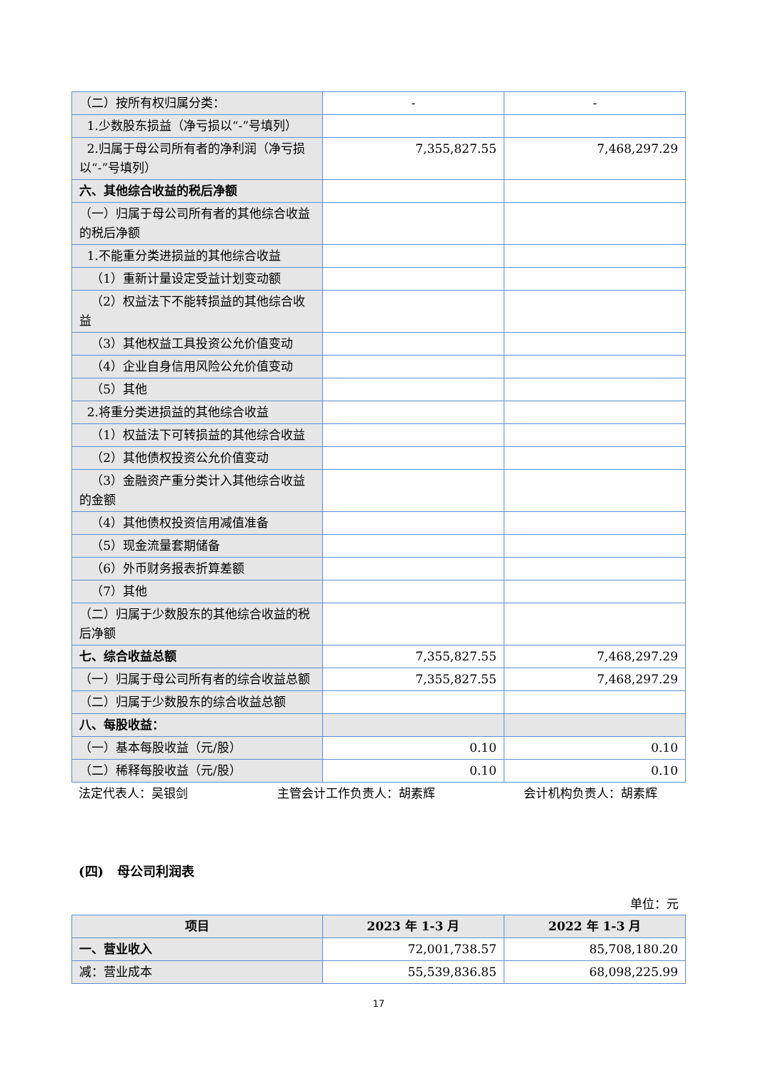| （二）按所有权归属分类： | - | - |
| 1.少数股东损益（净亏损以“-”号填列） | | |
| 2.归属于母公司所有者的净利润（净亏损以“-”号填列） | 7,355,827.55 | 7,468,297.29 |
| 六、其他综合收益的税后净额 | | |
| （一）归属于母公司所有者的其他综合收益的税后净额 | | |
| 1.不能重分类进损益的其他综合收益 | | |
| （1）重新计量设定受益计划变动额 | | |
| （2）权益法下不能转损益的其他综合收益 | | |
| （3）其他权益工具投资公允价值变动 | | |
| （4）企业自身信用风险公允价值变动 | | |
| （5）其他 | | |
| 2.将重分类进损益的其他综合收益 | | |
| （1）权益法下可转损益的其他综合收益 | | |
| （2）其他债权投资公允价值变动 | | |
| （3）金融资产重分类计入其他综合收益的金额 | | |
| （4）其他债权投资信用减值准备 | | |
| （5）现金流量套期储备 | | |
| （6）外币财务报表折算差额 | | |
| （7）其他 | | |
| （二）归属于少数股东的其他综合收益的税后净额 | | |
| 七、综合收益总额 | 7,355,827.55 | 7,468,297.29 |
| （一）归属于母公司所有者的综合收益总额 | 7,355,827.55 | 7,468,297.29 |
| （二）归属于少数股东的综合收益总额 | | |
| 八、每股收益： | | |
| （一）基本每股收益（元/股） | 0.10 | 0.10 |
| （二）稀释每股收益（元/股） | 0.10 | 0.10 |
法定代表人：吴银剑 主管会计工作负责人：胡素辉 会计机构负责人：胡素辉
(四) 母公司利润表
单位：元
| 项目 | 2023 年 1-3 月 | 2022 年 1-3 月 |
| --- | --- | --- |
| 一、营业收入 | 72,001,738.57 | 85,708,180.20 |
| 减：营业成本 | 55,539,836.85 | 68,098,225.99 |
17